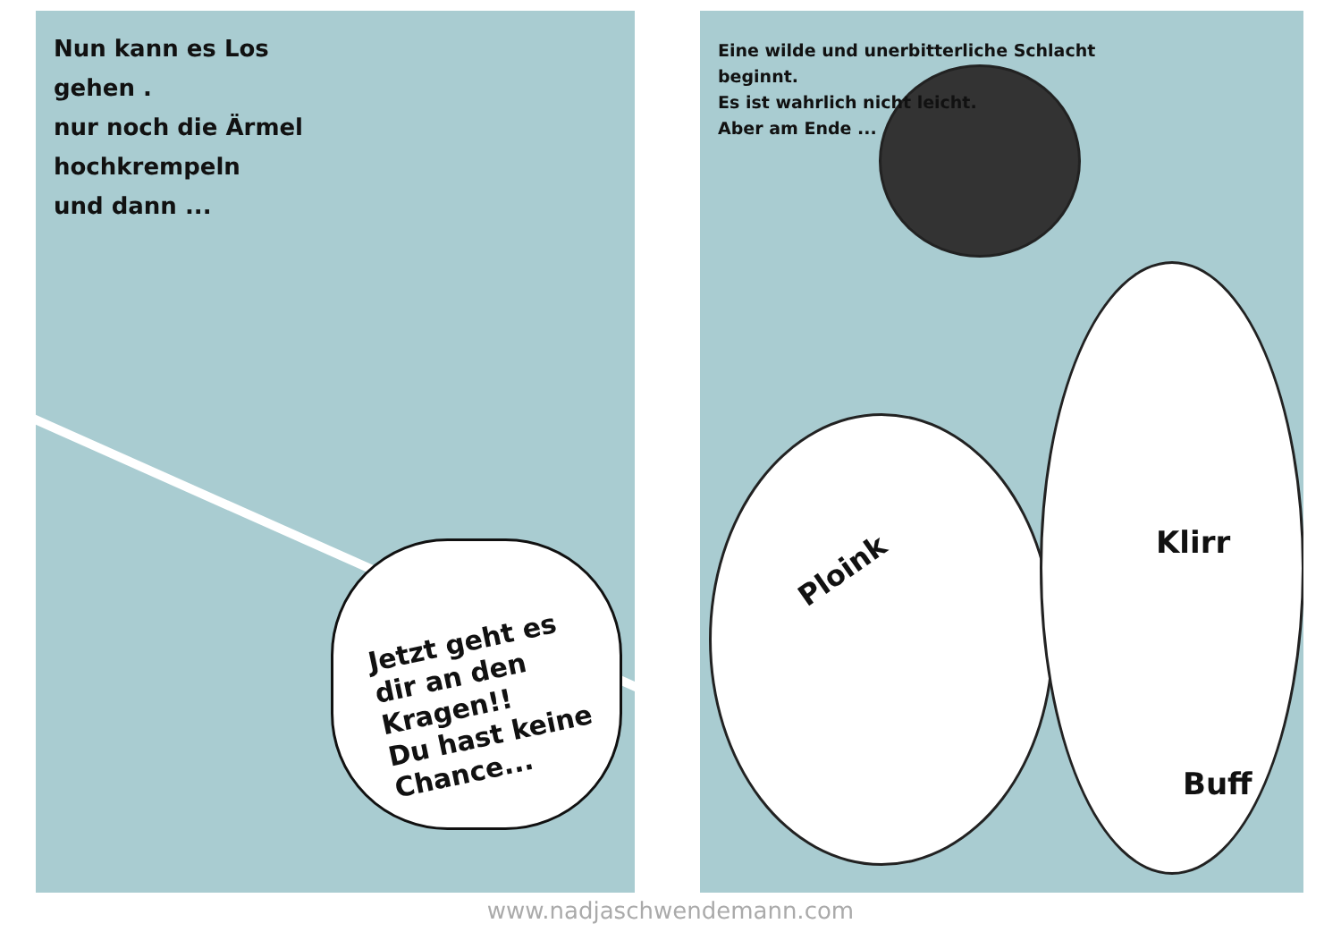Nun kann es Los
gehen .
nur noch die Ärmel
hochkrempeln
und dann ...
Jetzt geht es
dir an den
Kragen!!
Du hast keine
Chance...
Eine wilde und unerbitterliche Schlacht
beginnt.
Es ist wahrlich nicht leicht.
Aber am Ende ...
Ploink
Klirr
Buff
www.nadjaschwendemann.com